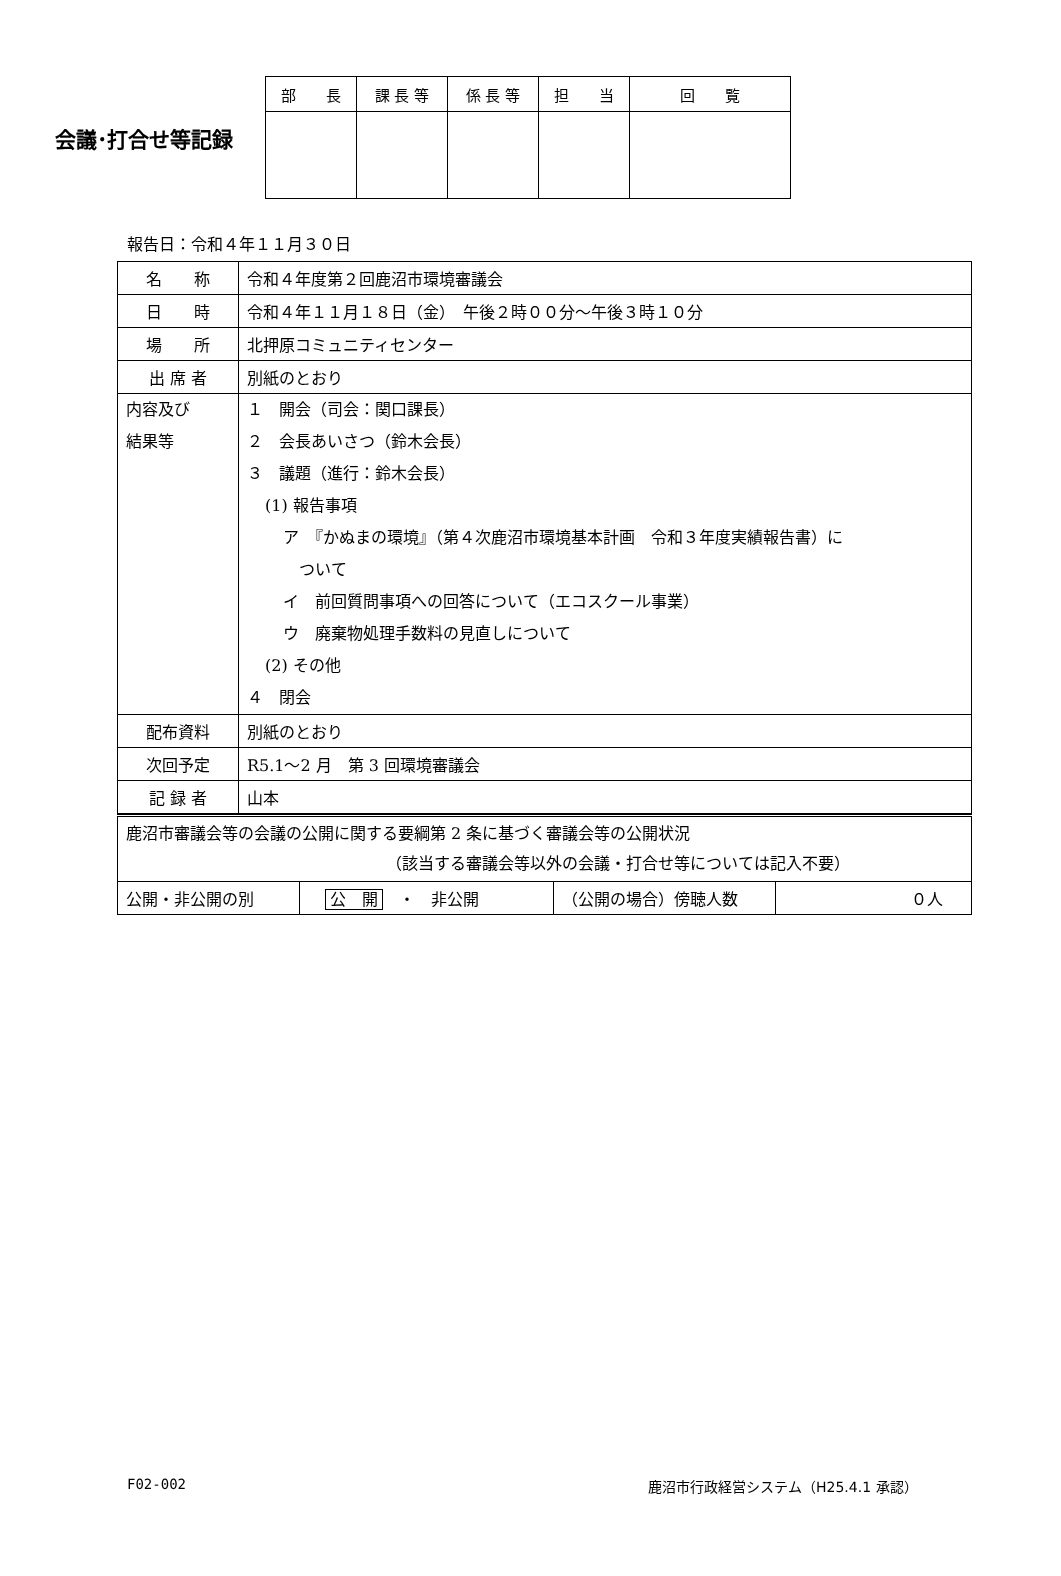会議･打合せ等記録
| 部 長 | 課 長 等 | 係 長 等 | 担 当 | 回 覧 |
| --- | --- | --- | --- | --- |
報告日：令和４年１１月３０日
| 名 称 | 令和４年度第２回鹿沼市環境審議会 |
| 日 時 | 令和４年１１月１８日（金） 午後２時００分～午後３時１０分 |
| 場 所 | 北押原コミュニティセンター |
| 出 席 者 | 別紙のとおり |
| 内容及び 結果等 | １ 開会（司会：関口課長） ２ 会長あいさつ（鈴木会長） ３ 議題（進行：鈴木会長） (1) 報告事項 ア 『かぬまの環境』（第４次鹿沼市環境基本計画 令和３年度実績報告書）に ついて イ 前回質問事項への回答について（エコスクール事業） ウ 廃棄物処理手数料の見直しについて (2) その他 ４ 閉会 |
| 配布資料 | 別紙のとおり |
| 次回予定 | R5.1～2 月 第 3 回環境審議会 |
| 記 録 者 | 山本 |
| 鹿沼市審議会等の会議の公開に関する要綱第 2 条に基づく審議会等の公開状況 （該当する審議会等以外の会議・打合せ等については記入不要） | | | |
| 公開・非公開の別 | 公 開 ・ 非公開 | （公開の場合）傍聴人数 | ０人 |
F02-002
鹿沼市行政経営システム（H25.4.1 承認）